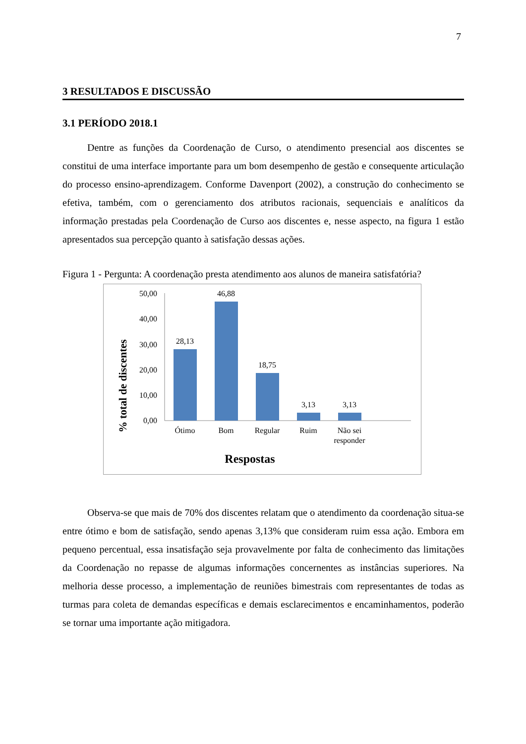7
3 RESULTADOS E DISCUSSÃO
3.1 PERÍODO 2018.1
Dentre as funções da Coordenação de Curso, o atendimento presencial aos discentes se constitui de uma interface importante para um bom desempenho de gestão e consequente articulação do processo ensino-aprendizagem. Conforme Davenport (2002), a construção do conhecimento se efetiva, também, com o gerenciamento dos atributos racionais, sequenciais e analíticos da informação prestadas pela Coordenação de Curso aos discentes e, nesse aspecto, na figura 1 estão apresentados sua percepção quanto à satisfação dessas ações.
Figura 1 - Pergunta: A coordenação presta atendimento aos alunos de maneira satisfatória?
% total de discentes
50,00
40,00
30,00
20,00
10,00
0,00
28,13
46,88
18,75
3,13
3,13
Ótimo
Bom
Regular
Ruim
Não sei
responder
Respostas
Observa-se que mais de 70% dos discentes relatam que o atendimento da coordenação situa-se entre ótimo e bom de satisfação, sendo apenas 3,13% que consideram ruim essa ação. Embora em pequeno percentual, essa insatisfação seja provavelmente por falta de conhecimento das limitações da Coordenação no repasse de algumas informações concernentes as instâncias superiores. Na melhoria desse processo, a implementação de reuniões bimestrais com representantes de todas as turmas para coleta de demandas específicas e demais esclarecimentos e encaminhamentos, poderão se tornar uma importante ação mitigadora.